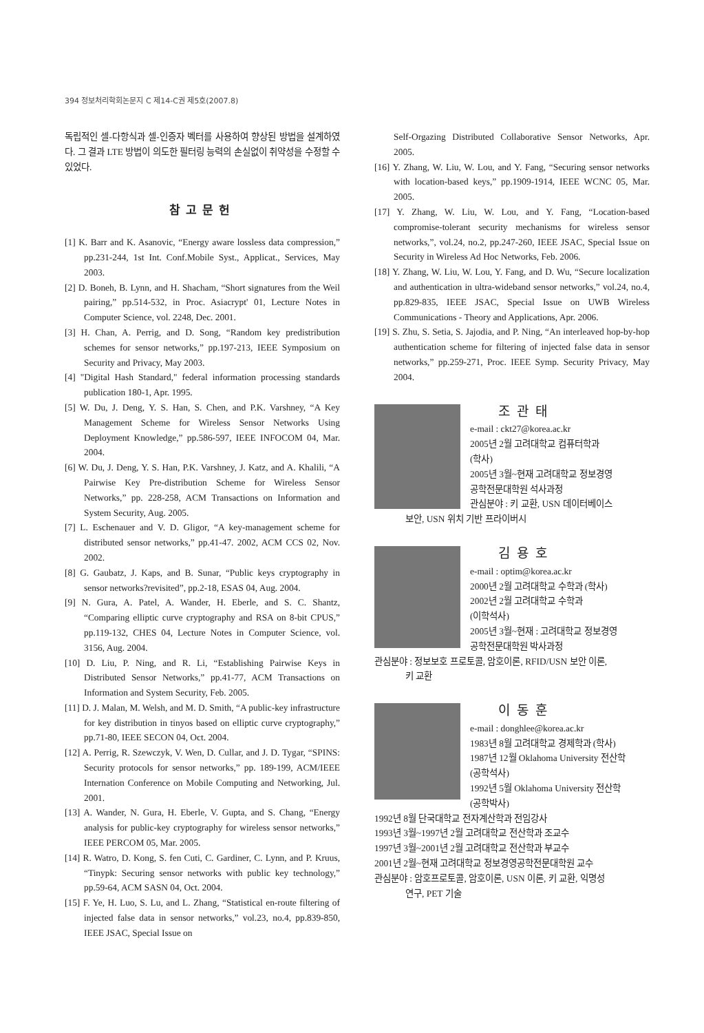394 정보처리학회논문지 C 제14-C권 제5호(2007.8)
독립적인 셀-다항식과 셀-인증자 벡터를 사용하여 향상된 방법을 설계하였다. 그 결과 LTE 방법이 의도한 필터링 능력의 손실없이 취약성을 수정할 수 있었다.
참고문헌
[1] K. Barr and K. Asanovic, “Energy aware lossless data compression,” pp.231-244, 1st Int. Conf.Mobile Syst., Applicat., Services, May 2003.
[2] D. Boneh, B. Lynn, and H. Shacham, “Short signatures from the Weil pairing,” pp.514-532, in Proc. Asiacrypt' 01, Lecture Notes in Computer Science, vol. 2248, Dec. 2001.
[3] H. Chan, A. Perrig, and D. Song, “Random key predistribution schemes for sensor networks,” pp.197-213, IEEE Symposium on Security and Privacy, May 2003.
[4] "Digital Hash Standard," federal information processing standards publication 180-1, Apr. 1995.
[5] W. Du, J. Deng, Y. S. Han, S. Chen, and P.K. Varshney, “A Key Management Scheme for Wireless Sensor Networks Using Deployment Knowledge,” pp.586-597, IEEE INFOCOM 04, Mar. 2004.
[6] W. Du, J. Deng, Y. S. Han, P.K. Varshney, J. Katz, and A. Khalili, “A Pairwise Key Pre-distribution Scheme for Wireless Sensor Networks,” pp. 228-258, ACM Transactions on Information and System Security, Aug. 2005.
[7] L. Eschenauer and V. D. Gligor, “A key-management scheme for distributed sensor networks,” pp.41-47. 2002, ACM CCS 02, Nov. 2002.
[8] G. Gaubatz, J. Kaps, and B. Sunar, “Public keys cryptography in sensor networks?revisited”, pp.2-18, ESAS 04, Aug. 2004.
[9] N. Gura, A. Patel, A. Wander, H. Eberle, and S. C. Shantz, “Comparing elliptic curve cryptography and RSA on 8-bit CPUS,” pp.119-132, CHES 04, Lecture Notes in Computer Science, vol. 3156, Aug. 2004.
[10] D. Liu, P. Ning, and R. Li, “Establishing Pairwise Keys in Distributed Sensor Networks,” pp.41-77, ACM Transactions on Information and System Security, Feb. 2005.
[11] D. J. Malan, M. Welsh, and M. D. Smith, “A public-key infrastructure for key distribution in tinyos based on elliptic curve cryptography,” pp.71-80, IEEE SECON 04, Oct. 2004.
[12] A. Perrig, R. Szewczyk, V. Wen, D. Cullar, and J. D. Tygar, “SPINS: Security protocols for sensor networks,” pp. 189-199, ACM/IEEE Internation Conference on Mobile Computing and Networking, Jul. 2001.
[13] A. Wander, N. Gura, H. Eberle, V. Gupta, and S. Chang, “Energy analysis for public-key cryptography for wireless sensor networks,” IEEE PERCOM 05, Mar. 2005.
[14] R. Watro, D. Kong, S. fen Cuti, C. Gardiner, C. Lynn, and P. Kruus, “Tinypk: Securing sensor networks with public key technology,” pp.59-64, ACM SASN 04, Oct. 2004.
[15] F. Ye, H. Luo, S. Lu, and L. Zhang, “Statistical en-route filtering of injected false data in sensor networks,” vol.23, no.4, pp.839-850, IEEE JSAC, Special Issue on
Self-Orgazing Distributed Collaborative Sensor Networks, Apr. 2005.
[16] Y. Zhang, W. Liu, W. Lou, and Y. Fang, “Securing sensor networks with location-based keys,” pp.1909-1914, IEEE WCNC 05, Mar. 2005.
[17] Y. Zhang, W. Liu, W. Lou, and Y. Fang, “Location-based compromise-tolerant security mechanisms for wireless sensor networks,”, vol.24, no.2, pp.247-260, IEEE JSAC, Special Issue on Security in Wireless Ad Hoc Networks, Feb. 2006.
[18] Y. Zhang, W. Liu, W. Lou, Y. Fang, and D. Wu, “Secure localization and authentication in ultra-wideband sensor networks,” vol.24, no.4, pp.829-835, IEEE JSAC, Special Issue on UWB Wireless Communications - Theory and Applications, Apr. 2006.
[19] S. Zhu, S. Setia, S. Jajodia, and P. Ning, “An interleaved hop-by-hop authentication scheme for filtering of injected false data in sensor networks,” pp.259-271, Proc. IEEE Symp. Security Privacy, May 2004.
조관태
e-mail : ckt27@korea.ac.kr
2005년 2월 고려대학교 컴퓨터학과
(학사)
2005년 3월~현재 고려대학교 정보경영
공학전문대학원 석사과정
관심분야 : 키 교환, USN 데이터베이스
보안, USN 위치 기반 프라이버시
김용호
e-mail : optim@korea.ac.kr
2000년 2월 고려대학교 수학과 (학사)
2002년 2월 고려대학교 수학과
(이학석사)
2005년 3월~현재 : 고려대학교 정보경영
공학전문대학원 박사과정
관심분야 : 정보보호 프로토콜, 암호이론, RFID/USN 보안 이론,
키 교환
이동훈
e-mail : donghlee@korea.ac.kr
1983년 8월 고려대학교 경제학과 (학사)
1987년 12월 Oklahoma University 전산학
(공학석사)
1992년 5월 Oklahoma University 전산학
(공학박사)
1992년 8월 단국대학교 전자계산학과 전임강사
1993년 3월~1997년 2월 고려대학교 전산학과 조교수
1997년 3월~2001년 2월 고려대학교 전산학과 부교수
2001년 2월~현재 고려대학교 정보경영공학전문대학원 교수
관심분야 : 암호프로토콜, 암호이론, USN 이론, 키 교환, 익명성
연구, PET 기술